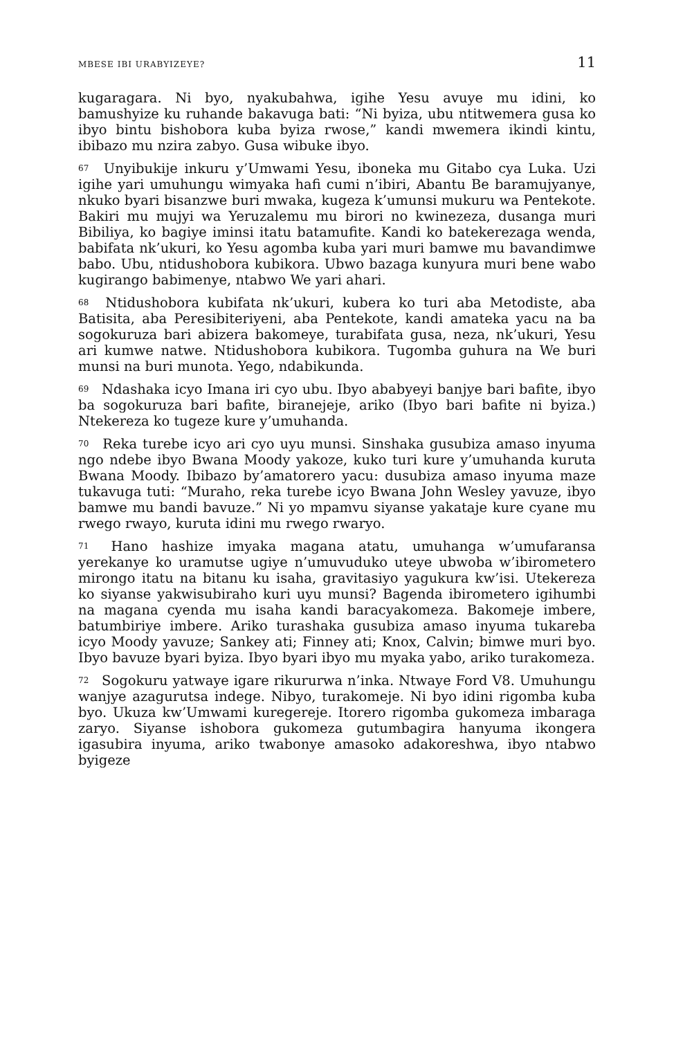MBESE IBI URABYIZEYE? 11
kugaragara. Ni byo, nyakubahwa, igihe Yesu avuye mu idini, ko bamushyize ku ruhande bakavuga bati: “Ni byiza, ubu ntitwemera gusa ko ibyo bintu bishobora kuba byiza rwose,” kandi mwemera ikindi kintu, ibibazo mu nzira zabyo. Gusa wibuke ibyo.
<sup>67</sup> Unyibukije inkuru y’Umwami Yesu, iboneka mu Gitabo cya Luka. Uzi igihe yari umuhungu wimyaka hafi cumi n’ibiri, Abantu Be baramujyanye, nkuko byari bisanzwe buri mwaka, kugeza k’umunsi mukuru wa Pentekote. Bakiri mu mujyi wa Yeruzalemu mu birori no kwinezeza, dusanga muri Bibiliya, ko bagiye iminsi itatu batamufite. Kandi ko batekerezaga wenda, babifata nk’ukuri, ko Yesu agomba kuba yari muri bamwe mu bavandimwe babo. Ubu, ntidushobora kubikora. Ubwo bazaga kunyura muri bene wabo kugirango babimenye, ntabwo We yari ahari.
<sup>68</sup> Ntidushobora kubifata nk’ukuri, kubera ko turi aba Metodiste, aba Batisita, aba Peresibiteriyeni, aba Pentekote, kandi amateka yacu na ba sogokuruza bari abizera bakomeye, turabifata gusa, neza, nk’ukuri, Yesu ari kumwe natwe. Ntidushobora kubikora. Tugomba guhura na We buri munsi na buri munota. Yego, ndabikunda.
<sup>69</sup> Ndashaka icyo Imana iri cyo ubu. Ibyo ababyeyi banjye bari bafite, ibyo ba sogokuruza bari bafite, biranejeje, ariko (Ibyo bari bafite ni byiza.) Ntekereza ko tugeze kure y’umuhanda.
<sup>70</sup> Reka turebe icyo ari cyo uyu munsi. Sinshaka gusubiza amaso inyuma ngo ndebe ibyo Bwana Moody yakoze, kuko turi kure y’umuhanda kuruta Bwana Moody. Ibibazo by’amatorero yacu: dusubiza amaso inyuma maze tukavuga tuti: “Muraho, reka turebe icyo Bwana John Wesley yavuze, ibyo bamwe mu bandi bavuze.” Ni yo mpamvu siyanse yakataje kure cyane mu rwego rwayo, kuruta idini mu rwego rwaryo.
<sup>71</sup> Hano hashize imyaka magana atatu, umuhanga w’umufaransa yerekanye ko uramutse ugiye n’umuvuduko uteye ubwoba w’ibirometero mirongo itatu na bitanu ku isaha, gravitasiyo yagukura kw’isi. Utekereza ko siyanse yakwisubiraho kuri uyu munsi? Bagenda ibirometero igihumbi na magana cyenda mu isaha kandi baracyakomeza. Bakomeje imbere, batumbiriye imbere. Ariko turashaka gusubiza amaso inyuma tukareba icyo Moody yavuze; Sankey ati; Finney ati; Knox, Calvin; bimwe muri byo. Ibyo bavuze byari byiza. Ibyo byari ibyo mu myaka yabo, ariko turakomeza.
<sup>72</sup> Sogokuru yatwaye igare rikururwa n’inka. Ntwaye Ford V8. Umuhungu wanjye azagurutsa indege. Nibyo, turakomeje. Ni byo idini rigomba kuba byo. Ukuza kw’Umwami kuregereje. Itorero rigomba gukomeza imbaraga zaryo. Siyanse ishobora gukomeza gutumbagira hanyuma ikongera igasubira inyuma, ariko twabonye amasoko adakoreshwa, ibyo ntabwo byigeze